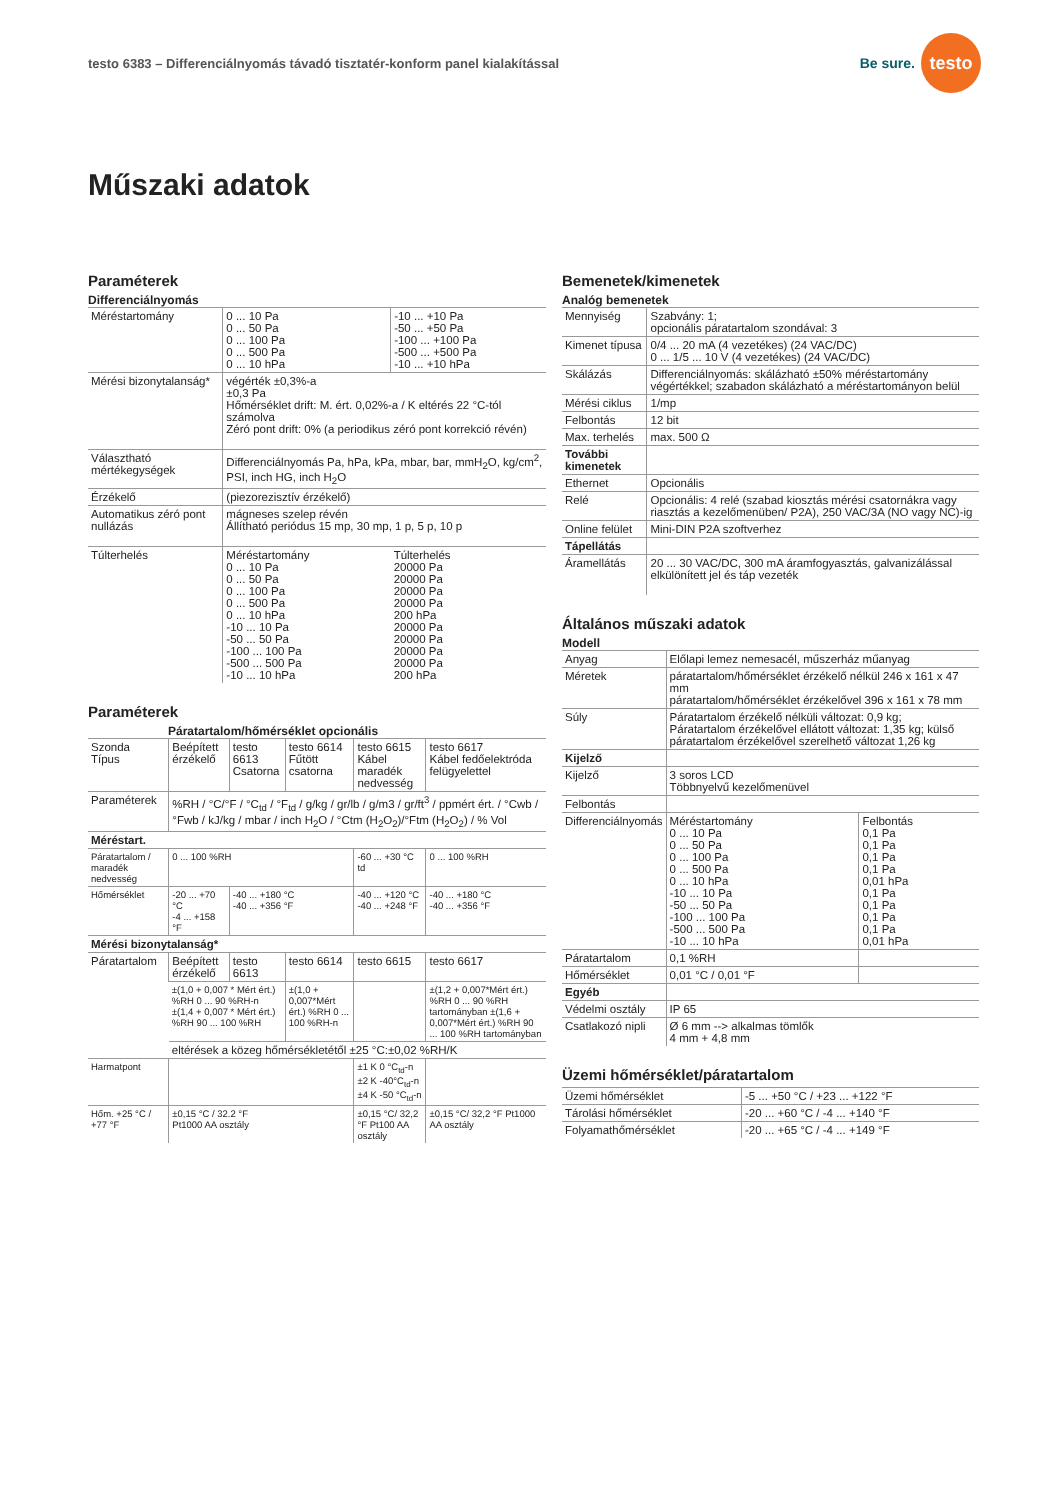testo 6383 – Differenciálnyomás távadó tisztatér-konform panel kialakítással
Be sure. testo
Műszaki adatok
Paraméterek
Differenciálnyomás
| Méréstartomány | 0 ... 10 Pa 0 ... 50 Pa 0 ... 100 Pa 0 ... 500 Pa 0 ... 10 hPa | -10 ... +10 Pa -50 ... +50 Pa -100 ... +100 Pa -500 ... +500 Pa -10 ... +10 hPa |
| Mérési bizonytalanság* | végérték ±0,3%-a ±0,3 Pa Hőmérséklet drift: M. ért. 0,02%-a / K eltérés 22 °C-tól számolva Zéró pont drift: 0% (a periodikus zéró pont korrekció révén) | |
| Választható mértékegységek | Differenciálnyomás Pa, hPa, kPa, mbar, bar, mmH<sub>2</sub>O, kg/cm<sup>2</sup>, PSI, inch HG, inch H<sub>2</sub>O | |
| Érzékelő | (piezorezisztív érzékelő) | |
| Automatikus zéró pont nullázás | mágneses szelep révén Állítható periódus 15 mp, 30 mp, 1 p, 5 p, 10 p | |
| Túlterhelés | Méréstartomány 0 ... 10 Pa 0 ... 50 Pa 0 ... 100 Pa 0 ... 500 Pa 0 ... 10 hPa -10 ... 10 Pa -50 ... 50 Pa -100 ... 100 Pa -500 ... 500 Pa -10 ... 10 hPa | Túlterhelés 20000 Pa 20000 Pa 20000 Pa 20000 Pa 200 hPa 20000 Pa 20000 Pa 20000 Pa 20000 Pa 200 hPa |
Paraméterek
Páratartalom/hőmérséklet opcionális
| Szonda Típus | Beépített érzékelő | testo 6613 Csatorna | testo 6614 Fűtött csatorna | testo 6615 Kábel maradék nedvesség | testo 6617 Kábel fedőelektróda felügyelettel |
| Paraméterek | %RH / °C/°F / °C<sub>td</sub> / °F<sub>td</sub> / g/kg / gr/lb / g/m3 / gr/ft<sup>3</sup> / ppmért ért. / °Cwb / °Fwb / kJ/kg / mbar / inch H<sub>2</sub>O / °Ctm (H<sub>2</sub>O<sub>2</sub>)/°Ftm (H<sub>2</sub>O<sub>2</sub>) / % Vol | | | | |
| Méréstart. | | | | | |
| Páratartalom / maradék nedvesség | 0 ... 100 %RH | | | -60 ... +30 °C td | 0 ... 100 %RH |
| Hőmérséklet | -20 ... +70 °C -4 ... +158 °F | -40 ... +180 °C -40 ... +356 °F | | -40 ... +120 °C -40 ... +248 °F | -40 ... +180 °C -40 ... +356 °F |
| Mérési bizonytalanság* | | | | | |
| Páratartalom | Beépített érzékelő | testo 6613 | testo 6614 | testo 6615 | testo 6617 |
| | ±(1,0 + 0,007 * Mért ért.) %RH 0 ... 90 %RH-n ±(1,4 + 0,007 * Mért ért.) %RH 90 ... 100 %RH | | ±(1,0 + 0,007*Mért ért.) %RH 0 ... 100 %RH-n | | ±(1,2 + 0,007*Mért ért.) %RH 0 ... 90 %RH tartományban ±(1,6 + 0,007*Mért ért.) %RH 90 ... 100 %RH tartományban |
| | eltérések a közeg hőmérsékletétől ±25 °C:±0,02 %RH/K | | | | |
| Harmatpont | | | | ±1 K 0 °C<sub>td</sub>-n ±2 K -40°C<sub>td</sub>-n ±4 K -50 °C<sub>td</sub>-n | |
| Hőm. +25 °C / +77 °F | ±0,15 °C / 32.2 °F Pt1000 AA osztály | | | ±0,15 °C/ 32,2 °F Pt100 AA osztály | ±0,15 °C/ 32,2 °F Pt1000 AA osztály |
Bemenetek/kimenetek
Analóg bemenetek
| Mennyiség | Szabvány: 1; opcionális páratartalom szondával: 3 |
| Kimenet típusa | 0/4 ... 20 mA (4 vezetékes) (24 VAC/DC) 0 ... 1/5 ... 10 V (4 vezetékes) (24 VAC/DC) |
| Skálázás | Differenciálnyomás: skálázható ±50% méréstartomány végértékkel; szabadon skálázható a méréstartományon belül |
| Mérési ciklus | 1/mp |
| Felbontás | 12 bit |
| Max. terhelés | max. 500 Ω |
| További kimenetek | |
| Ethernet | Opcionális |
| Relé | Opcionális: 4 relé (szabad kiosztás mérési csatornákra vagy riasztás a kezelőmenüben/ P2A), 250 VAC/3A (NO vagy NC)-ig |
| Online felület | Mini-DIN P2A szoftverhez |
| Tápellátás | |
| Áramellátás | 20 ... 30 VAC/DC, 300 mA áramfogyasztás, galvanizálással elkülönített jel és táp vezeték |
Általános műszaki adatok
Modell
| Anyag | Előlapi lemez nemesacél, műszerház műanyag | |
| Méretek | páratartalom/hőmérséklet érzékelő nélkül 246 x 161 x 47 mm páratartalom/hőmérséklet érzékelővel 396 x 161 x 78 mm | |
| Súly | Páratartalom érzékelő nélküli változat: 0,9 kg; Páratartalom érzékelővel ellátott változat: 1,35 kg; külső páratartalom érzékelővel szerelhető változat 1,26 kg | |
| Kijelző | | |
| Kijelző | 3 soros LCD Többnyelvű kezelőmenüvel | |
| Felbontás | | |
| Differenciálnyomás | Méréstartomány 0 ... 10 Pa 0 ... 50 Pa 0 ... 100 Pa 0 ... 500 Pa 0 ... 10 hPa -10 ... 10 Pa -50 ... 50 Pa -100 ... 100 Pa -500 ... 500 Pa -10 ... 10 hPa | Felbontás 0,1 Pa 0,1 Pa 0,1 Pa 0,1 Pa 0,01 hPa 0,1 Pa 0,1 Pa 0,1 Pa 0,1 Pa 0,01 hPa |
| Páratartalom | 0,1 %RH | |
| Hőmérséklet | 0,01 °C / 0,01 °F | |
| Egyéb | | |
| Védelmi osztály | IP 65 | |
| Csatlakozó nipli | Ø 6 mm --> alkalmas tömlők 4 mm + 4,8 mm | |
Üzemi hőmérséklet/páratartalom
| Üzemi hőmérséklet | -5 ... +50 °C / +23 ... +122 °F |
| Tárolási hőmérséklet | -20 ... +60 °C / -4 ... +140 °F |
| Folyamathőmérséklet | -20 ... +65 °C / -4 ... +149 °F |